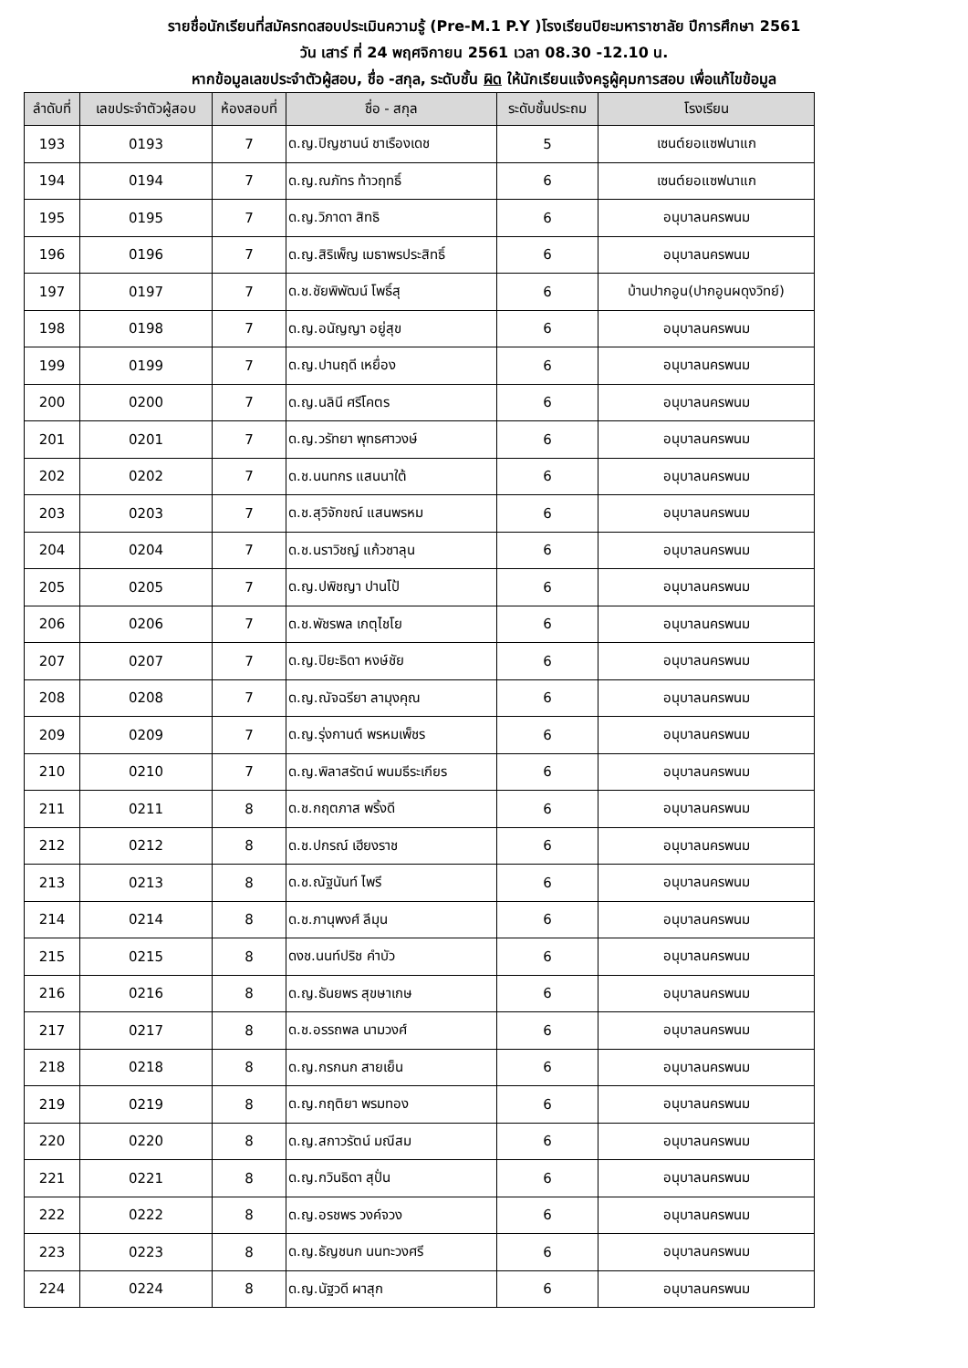รายชื่อนักเรียนที่สมัครทดสอบประเมินความรู้ (Pre-M.1 P.Y )โรงเรียนปิยะมหาราชาลัย ปีการศึกษา 2561
วัน เสาร์ ที่ 24 พฤศจิกายน 2561 เวลา 08.30 -12.10 น.
หากข้อมูลเลขประจำตัวผู้สอบ, ชื่อ -สกุล, ระดับชั้น ผิด ให้นักเรียนแจ้งครูผู้คุมการสอบ เพื่อแก้ไขข้อมูล
| ลำดับที่ | เลขประจำตัวผู้สอบ | ห้องสอบที่ | ชื่อ - สกุล | ระดับชั้นประถม | โรงเรียน |
| --- | --- | --- | --- | --- | --- |
| 193 | 0193 | 7 | ด.ญ.ปิญชานน์ ชาเรืองเดช | 5 | เซนต์ยอแซฟนาแก |
| 194 | 0194 | 7 | ด.ญ.ณภัทร ท้าวฤทธิ์ | 6 | เซนต์ยอแซฟนาแก |
| 195 | 0195 | 7 | ด.ญ.วิภาดา สิทธิ | 6 | อนุบาลนครพนม |
| 196 | 0196 | 7 | ด.ญ.สิริเพ็ญ เมธาพรประสิทธิ์ | 6 | อนุบาลนครพนม |
| 197 | 0197 | 7 | ด.ช.ชัยพิพัฒน์ โพธิ์สุ | 6 | บ้านปากอูน(ปากอูนผดุงวิทย์) |
| 198 | 0198 | 7 | ด.ญ.อนัญญา อยู่สุข | 6 | อนุบาลนครพนม |
| 199 | 0199 | 7 | ด.ญ.ปานฤดี เหยื่อง | 6 | อนุบาลนครพนม |
| 200 | 0200 | 7 | ด.ญ.นลินี ศรีโคตร | 6 | อนุบาลนครพนม |
| 201 | 0201 | 7 | ด.ญ.วรัทยา พุทธศาวงษ์ | 6 | อนุบาลนครพนม |
| 202 | 0202 | 7 | ด.ช.นนทกร แสนนาใต้ | 6 | อนุบาลนครพนม |
| 203 | 0203 | 7 | ด.ช.สุวิจักขณ์ แสนพรหม | 6 | อนุบาลนครพนม |
| 204 | 0204 | 7 | ด.ช.นราวิชญ์ แก้วชาลุน | 6 | อนุบาลนครพนม |
| 205 | 0205 | 7 | ด.ญ.ปพิชญา ปานโป้ | 6 | อนุบาลนครพนม |
| 206 | 0206 | 7 | ด.ช.พัชรพล เกตุไชโย | 6 | อนุบาลนครพนม |
| 207 | 0207 | 7 | ด.ญ.ปิยะธิดา หงษ์ชัย | 6 | อนุบาลนครพนม |
| 208 | 0208 | 7 | ด.ญ.ณัจฉรียา ลามุงคุณ | 6 | อนุบาลนครพนม |
| 209 | 0209 | 7 | ด.ญ.รุ่งกานต์ พรหมเพ็ชร | 6 | อนุบาลนครพนม |
| 210 | 0210 | 7 | ด.ญ.พิลาสรัตน์ พนมธีระเกียร | 6 | อนุบาลนครพนม |
| 211 | 0211 | 8 | ด.ช.กฤตภาส พริ้งดี | 6 | อนุบาลนครพนม |
| 212 | 0212 | 8 | ด.ช.ปกรณ์ เฮียงราช | 6 | อนุบาลนครพนม |
| 213 | 0213 | 8 | ด.ช.ณัฐนันท์ ไพรี | 6 | อนุบาลนครพนม |
| 214 | 0214 | 8 | ด.ช.ภานุพงศ์ ลีมุน | 6 | อนุบาลนครพนม |
| 215 | 0215 | 8 | ดงช.นนท์ปริช คำบัว | 6 | อนุบาลนครพนม |
| 216 | 0216 | 8 | ด.ญ.ธันยพร สุขษาเกษ | 6 | อนุบาลนครพนม |
| 217 | 0217 | 8 | ด.ช.อรรถพล นามวงศ์ | 6 | อนุบาลนครพนม |
| 218 | 0218 | 8 | ด.ญ.กรกนก สายเย็น | 6 | อนุบาลนครพนม |
| 219 | 0219 | 8 | ด.ญ.กฤติยา พรมทอง | 6 | อนุบาลนครพนม |
| 220 | 0220 | 8 | ด.ญ.สกาวรัตน์ มณีสม | 6 | อนุบาลนครพนม |
| 221 | 0221 | 8 | ด.ญ.กวินธิดา สุปั่น | 6 | อนุบาลนครพนม |
| 222 | 0222 | 8 | ด.ญ.อรชพร วงค์จวง | 6 | อนุบาลนครพนม |
| 223 | 0223 | 8 | ด.ญ.ธัญชนก นนทะวงศรี | 6 | อนุบาลนครพนม |
| 224 | 0224 | 8 | ด.ญ.นัฐวดี ผาสุก | 6 | อนุบาลนครพนม |